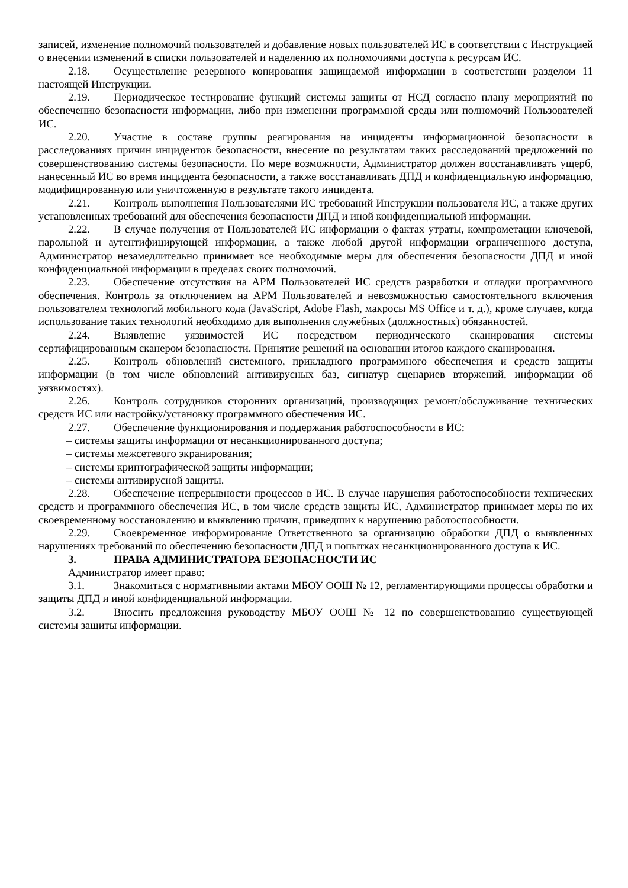записей, изменение полномочий пользователей и добавление новых пользователей ИС в соответствии с Инструкцией о внесении изменений в списки пользователей и наделению их полномочиями доступа к ресурсам ИС.
2.18. Осуществление резервного копирования защищаемой информации в соответствии разделом 11 настоящей Инструкции.
2.19. Периодическое тестирование функций системы защиты от НСД согласно плану мероприятий по обеспечению безопасности информации, либо при изменении программной среды или полномочий Пользователей ИС.
2.20. Участие в составе группы реагирования на инциденты информационной безопасности в расследованиях причин инцидентов безопасности, внесение по результатам таких расследований предложений по совершенствованию системы безопасности. По мере возможности, Администратор должен восстанавливать ущерб, нанесенный ИС во время инцидента безопасности, а также восстанавливать ДПД и конфиденциальную информацию, модифицированную или уничтоженную в результате такого инцидента.
2.21. Контроль выполнения Пользователями ИС требований Инструкции пользователя ИС, а также других установленных требований для обеспечения безопасности ДПД и иной конфиденциальной информации.
2.22. В случае получения от Пользователей ИС информации о фактах утраты, компрометации ключевой, парольной и аутентифицирующей информации, а также любой другой информации ограниченного доступа, Администратор незамедлительно принимает все необходимые меры для обеспечения безопасности ДПД и иной конфиденциальной информации в пределах своих полномочий.
2.23. Обеспечение отсутствия на АРМ Пользователей ИС средств разработки и отладки программного обеспечения. Контроль за отключением на АРМ Пользователей и невозможностью самостоятельного включения пользователем технологий мобильного кода (JavaScript, Adobe Flash, макросы MS Office и т. д.), кроме случаев, когда использование таких технологий необходимо для выполнения служебных (должностных) обязанностей.
2.24. Выявление уязвимостей ИС посредством периодического сканирования системы сертифицированным сканером безопасности. Принятие решений на основании итогов каждого сканирования.
2.25. Контроль обновлений системного, прикладного программного обеспечения и средств защиты информации (в том числе обновлений антивирусных баз, сигнатур сценариев вторжений, информации об уязвимостях).
2.26. Контроль сотрудников сторонних организаций, производящих ремонт/обслуживание технических средств ИС или настройку/установку программного обеспечения ИС.
2.27. Обеспечение функционирования и поддержания работоспособности в ИС:
– системы защиты информации от несанкционированного доступа;
– системы межсетевого экранирования;
– системы криптографической защиты информации;
– системы антивирусной защиты.
2.28. Обеспечение непрерывности процессов в ИС. В случае нарушения работоспособности технических средств и программного обеспечения ИС, в том числе средств защиты ИС, Администратор принимает меры по их своевременному восстановлению и выявлению причин, приведших к нарушению работоспособности.
2.29. Своевременное информирование Ответственного за организацию обработки ДПД о выявленных нарушениях требований по обеспечению безопасности ДПД и попытках несанкционированного доступа к ИС.
3. ПРАВА АДМИНИСТРАТОРА БЕЗОПАСНОСТИ ИС
Администратор имеет право:
3.1. Знакомиться с нормативными актами МБОУ ООШ № 12, регламентирующими процессы обработки и защиты ДПД и иной конфиденциальной информации.
3.2. Вносить предложения руководству МБОУ ООШ № 12 по совершенствованию существующей системы защиты информации.